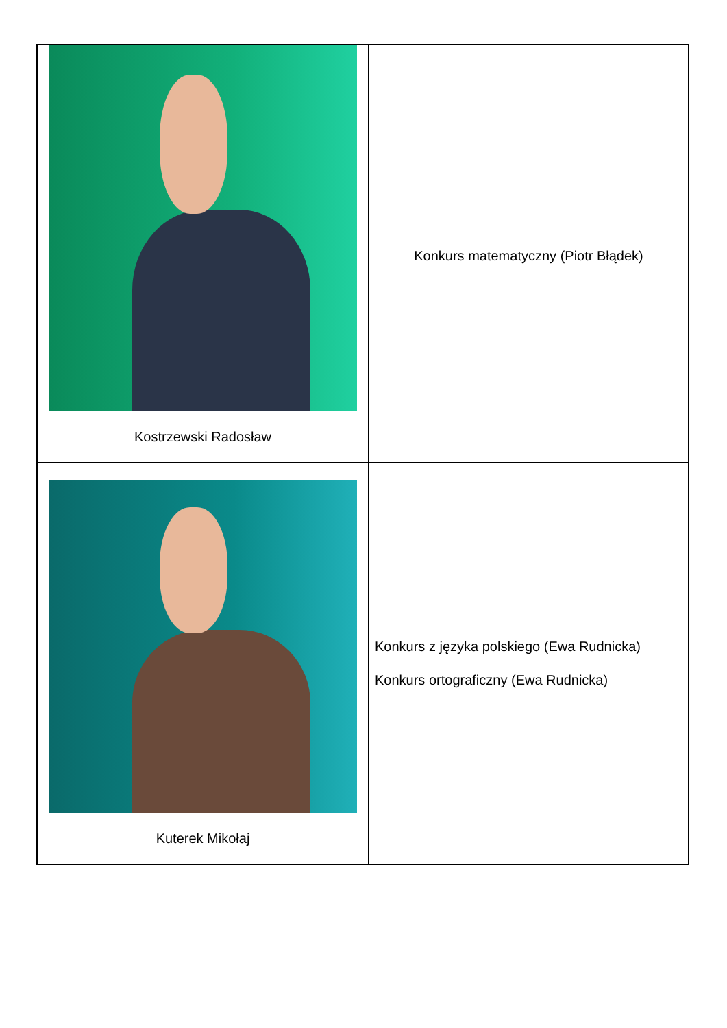| Kostrzewski Radosław | Konkurs matematyczny (Piotr Błądek) |
| Kuterek Mikołaj | Konkurs z języka polskiego (Ewa Rudnicka) Konkurs ortograficzny (Ewa Rudnicka) |